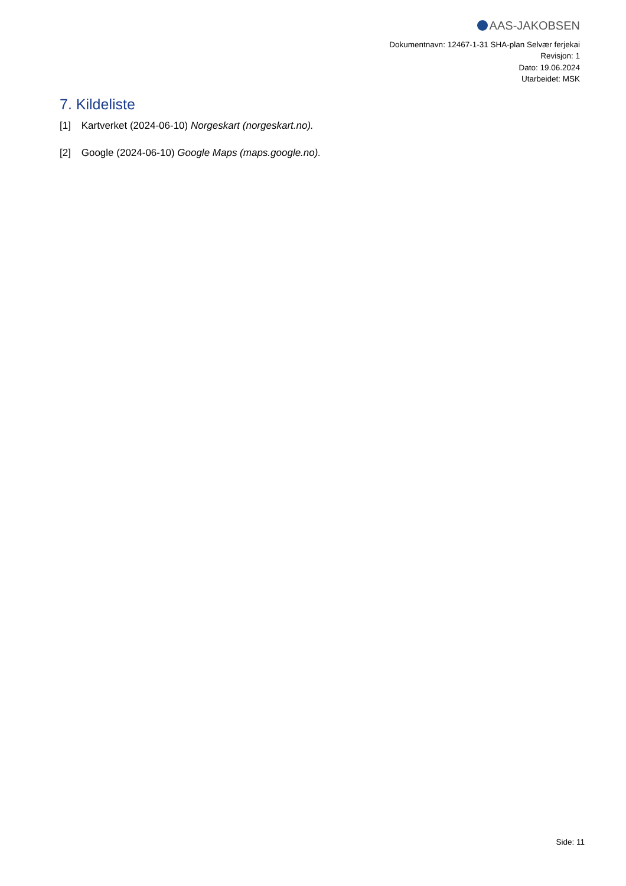AAS-JAKOBSEN
Dokumentnavn: 12467-1-31 SHA-plan Selvær ferjekai
Revisjon: 1
Dato: 19.06.2024
Utarbeidet: MSK
7. Kildeliste
[1] Kartverket (2024-06-10) Norgeskart (norgeskart.no).
[2] Google (2024-06-10) Google Maps (maps.google.no).
Side: 11